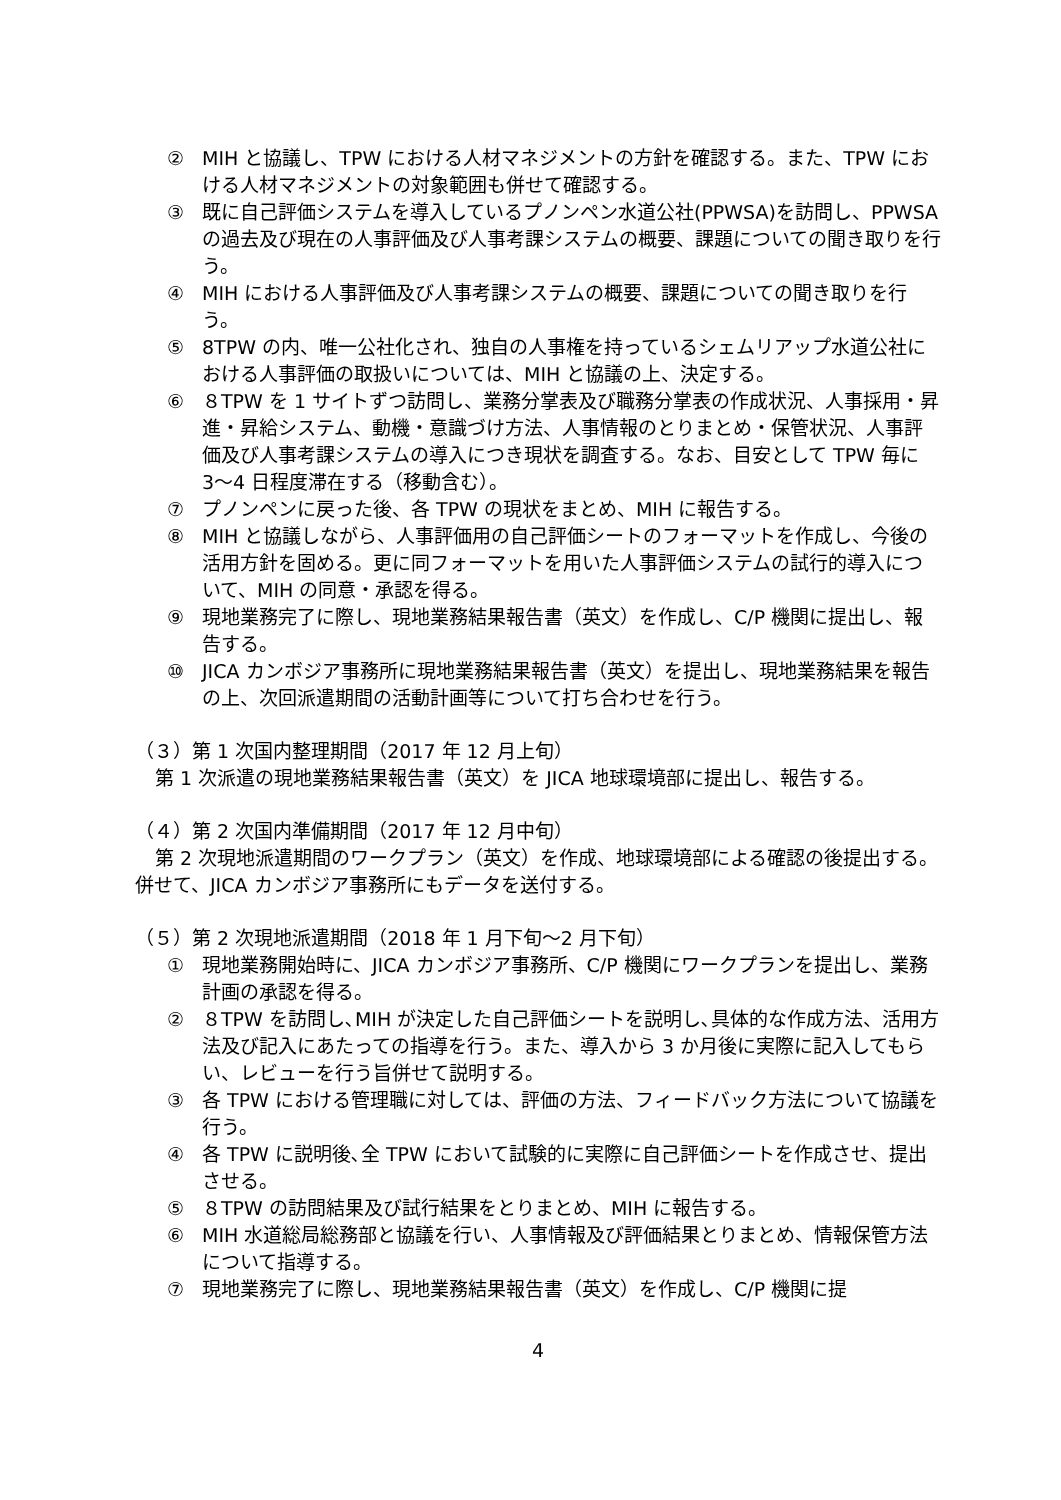② MIH と協議し、TPW における人材マネジメントの方針を確認する。また、TPW における人材マネジメントの対象範囲も併せて確認する。
③ 既に自己評価システムを導入しているプノンペン水道公社(PPWSA)を訪問し、PPWSA の過去及び現在の人事評価及び人事考課システムの概要、課題についての聞き取りを行う。
④ MIH における人事評価及び人事考課システムの概要、課題についての聞き取りを行う。
⑤ 8TPW の内、唯一公社化され、独自の人事権を持っているシェムリアップ水道公社における人事評価の取扱いについては、MIH と協議の上、決定する。
⑥ ８TPW を 1 サイトずつ訪問し、業務分掌表及び職務分掌表の作成状況、人事採用・昇進・昇給システム、動機・意識づけ方法、人事情報のとりまとめ・保管状況、人事評価及び人事考課システムの導入につき現状を調査する。なお、目安として TPW 毎に 3〜4 日程度滞在する（移動含む）。
⑦ プノンペンに戻った後、各 TPW の現状をまとめ、MIH に報告する。
⑧ MIH と協議しながら、人事評価用の自己評価シートのフォーマットを作成し、今後の活用方針を固める。更に同フォーマットを用いた人事評価システムの試行的導入について、MIH の同意・承認を得る。
⑨ 現地業務完了に際し、現地業務結果報告書（英文）を作成し、C/P 機関に提出し、報告する。
⑩ JICA カンボジア事務所に現地業務結果報告書（英文）を提出し、現地業務結果を報告の上、次回派遣期間の活動計画等について打ち合わせを行う。
（３）第 1 次国内整理期間（2017 年 12 月上旬）
第 1 次派遣の現地業務結果報告書（英文）を JICA 地球環境部に提出し、報告する。
（４）第 2 次国内準備期間（2017 年 12 月中旬）
第 2 次現地派遣期間のワークプラン（英文）を作成、地球環境部による確認の後提出する。併せて、JICA カンボジア事務所にもデータを送付する。
（５）第 2 次現地派遣期間（2018 年 1 月下旬〜2 月下旬）
① 現地業務開始時に、JICA カンボジア事務所、C/P 機関にワークプランを提出し、業務計画の承認を得る。
② ８TPW を訪問し､MIH が決定した自己評価シートを説明し､具体的な作成方法、活用方法及び記入にあたっての指導を行う。また、導入から 3 か月後に実際に記入してもらい、レビューを行う旨併せて説明する。
③ 各 TPW における管理職に対しては、評価の方法、フィードバック方法について協議を行う。
④ 各 TPW に説明後､全 TPW において試験的に実際に自己評価シートを作成させ、提出させる。
⑤ ８TPW の訪問結果及び試行結果をとりまとめ、MIH に報告する。
⑥ MIH 水道総局総務部と協議を行い、人事情報及び評価結果とりまとめ、情報保管方法について指導する。
⑦ 現地業務完了に際し、現地業務結果報告書（英文）を作成し、C/P 機関に提
4